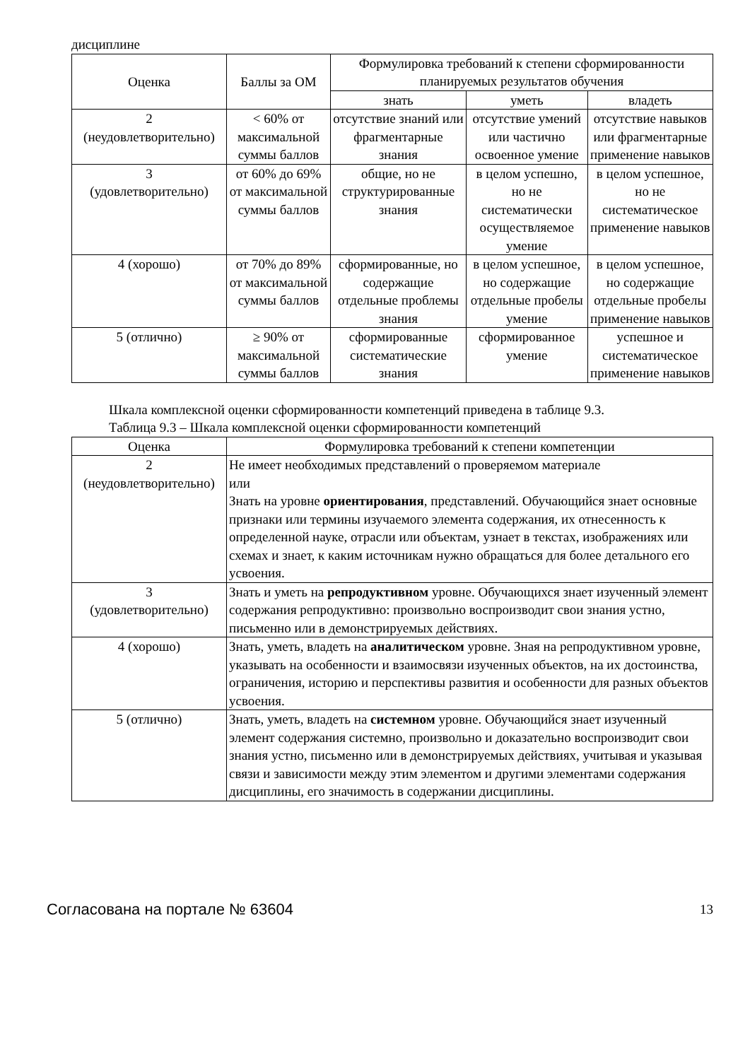дисциплине
| Оценка | Баллы за ОМ | Формулировка требований к степени сформированности планируемых результатов обучения | | |
| --- | --- | --- | --- | --- |
| | | знать | уметь | владеть |
| 2 (неудовлетворительно) | < 60% от максимальной суммы баллов | отсутствие знаний или фрагментарные знания | отсутствие умений или частично освоенное умение | отсутствие навыков или фрагментарные применение навыков |
| 3 (удовлетворительно) | от 60% до 69% от максимальной суммы баллов | общие, но не структурированные знания | в целом успешно, но не систематически осуществляемое умение | в целом успешное, но не систематическое применение навыков |
| 4 (хорошо) | от 70% до 89% от максимальной суммы баллов | сформированные, но содержащие отдельные проблемы знания | в целом успешное, но содержащие отдельные пробелы умение | в целом успешное, но содержащие отдельные пробелы применение навыков |
| 5 (отлично) | ≥ 90% от максимальной суммы баллов | сформированные систематические знания | сформированное умение | успешное и систематическое применение навыков |
Шкала комплексной оценки сформированности компетенций приведена в таблице 9.3.
Таблица 9.3 – Шкала комплексной оценки сформированности компетенций
| Оценка | Формулировка требований к степени компетенции |
| --- | --- |
| 2 (неудовлетворительно) | Не имеет необходимых представлений о проверяемом материале или Знать на уровне ориентирования , представлений. Обучающийся знает основные признаки или термины изучаемого элемента содержания, их отнесенность к определенной науке, отрасли или объектам, узнает в текстах, изображениях или схемах и знает, к каким источникам нужно обращаться для более детального его усвоения. |
| 3 (удовлетворительно) | Знать и уметь на репродуктивном уровне. Обучающихся знает изученный элемент содержания репродуктивно: произвольно воспроизводит свои знания устно, письменно или в демонстрируемых действиях. |
| 4 (хорошо) | Знать, уметь, владеть на аналитическом уровне. Зная на репродуктивном уровне, указывать на особенности и взаимосвязи изученных объектов, на их достоинства, ограничения, историю и перспективы развития и особенности для разных объектов усвоения. |
| 5 (отлично) | Знать, уметь, владеть на системном уровне. Обучающийся знает изученный элемент содержания системно, произвольно и доказательно воспроизводит свои знания устно, письменно или в демонстрируемых действиях, учитывая и указывая связи и зависимости между этим элементом и другими элементами содержания дисциплины, его значимость в содержании дисциплины. |
Согласована на портале № 63604 13